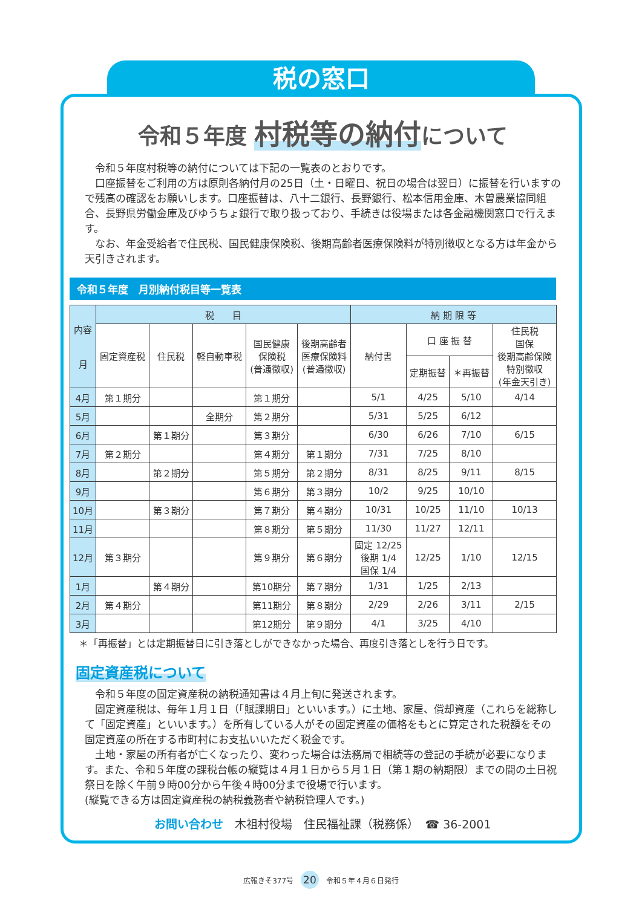税の窓口
令和５年度 村税等の納付について
令和５年度村税等の納付については下記の一覧表のとおりです。
口座振替をご利用の方は原則各納付月の25日（土・日曜日、祝日の場合は翌日）に振替を行いますので残高の確認をお願いします。口座振替は、八十二銀行、長野銀行、松本信用金庫、木曽農業協同組合、長野県労働金庫及びゆうちょ銀行で取り扱っており、手続きは役場または各金融機関窓口で行えます。
なお、年金受給者で住民税、国民健康保険税、後期高齢者医療保険料が特別徴収となる方は年金から天引きされます。
令和５年度　月別納付税目等一覧表
| 内容 月 | 税 目 | | | | | 納 期 限 等 | | | |
| --- | --- | --- | --- | --- | --- | --- | --- | --- | --- |
| | 固定資産税 | 住民税 | 軽自動車税 | 国民健康 保険税 (普通徴収) | 後期高齢者 医療保険料 (普通徴収) | 納付書 | 口 座 振 替 | | 住民税 国保 後期高齢保険 特別徴収 (年金天引き) |
| | | | | | | | 定期振替 | ＊再振替 | |
| 4月 | 第１期分 | | | 第１期分 | | 5/1 | 4/25 | 5/10 | 4/14 |
| 5月 | | | 全期分 | 第２期分 | | 5/31 | 5/25 | 6/12 | |
| 6月 | | 第１期分 | | 第３期分 | | 6/30 | 6/26 | 7/10 | 6/15 |
| 7月 | 第２期分 | | | 第４期分 | 第１期分 | 7/31 | 7/25 | 8/10 | |
| 8月 | | 第２期分 | | 第５期分 | 第２期分 | 8/31 | 8/25 | 9/11 | 8/15 |
| 9月 | | | | 第６期分 | 第３期分 | 10/2 | 9/25 | 10/10 | |
| 10月 | | 第３期分 | | 第７期分 | 第４期分 | 10/31 | 10/25 | 11/10 | 10/13 |
| 11月 | | | | 第８期分 | 第５期分 | 11/30 | 11/27 | 12/11 | |
| 12月 | 第３期分 | | | 第９期分 | 第６期分 | 固定 12/25 後期 1/4 国保 1/4 | 12/25 | 1/10 | 12/15 |
| 1月 | | 第４期分 | | 第10期分 | 第７期分 | 1/31 | 1/25 | 2/13 | |
| 2月 | 第４期分 | | | 第11期分 | 第８期分 | 2/29 | 2/26 | 3/11 | 2/15 |
| 3月 | | | | 第12期分 | 第９期分 | 4/1 | 3/25 | 4/10 | |
＊「再振替」とは定期振替日に引き落としができなかった場合、再度引き落としを行う日です。
固定資産税について
令和５年度の固定資産税の納税通知書は４月上旬に発送されます。
固定資産税は、毎年１月１日（「賦課期日」といいます。）に土地、家屋、償却資産（これらを総称して「固定資産」といいます。）を所有している人がその固定資産の価格をもとに算定された税額をその固定資産の所在する市町村にお支払いいただく税金です。
土地・家屋の所有者が亡くなったり、変わった場合は法務局で相続等の登記の手続が必要になります。また、令和５年度の課税台帳の縦覧は４月１日から５月１日（第１期の納期限）までの間の土日祝祭日を除く午前９時00分から午後４時00分まで役場で行います。
(縦覧できる方は固定資産税の納税義務者や納税管理人です。)
お問い合わせ　木祖村役場　住民福祉課（税務係）　☎ 36-2001
広報きそ377号 20 令和５年４月６日発行